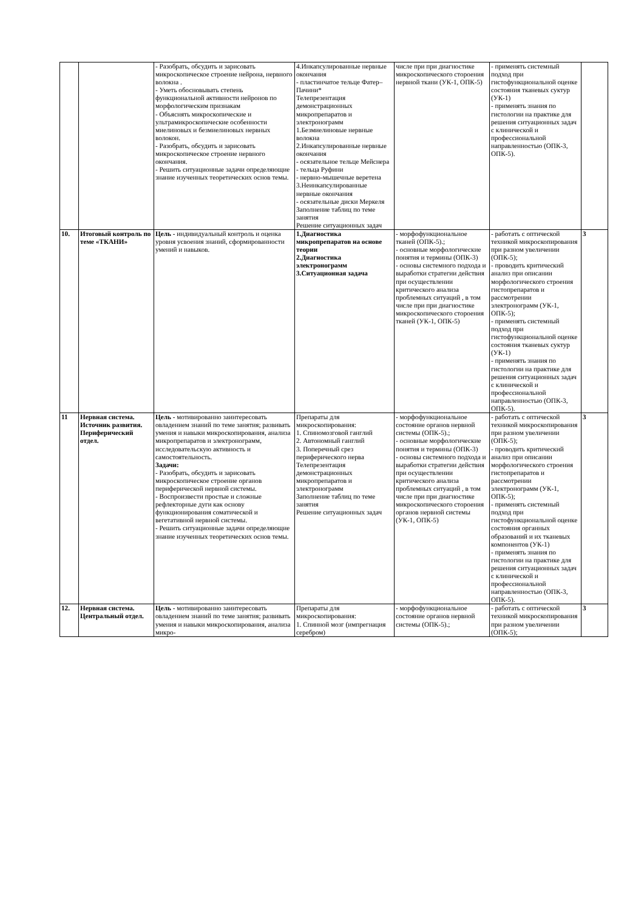| | | - Разобрать, обсудить и зарисовать микроскопическое строение нейрона, нервного волокна . - Уметь обосновывать степень функциональной активности нейронов по морфологическим признакам - Объяснять микроскопические и ультрамикроскопические особенности миелиновых и безмиелиновых нервных волокон. - Разобрать, обсудить и зарисовать микроскопическое строение нервного окончания. - Решить ситуационные задачи определяющие знание изученных теоретических основ темы. | 4.Инкапсулированные нервные окончания - пластинчатое тельце Фатер–Пачини* Телепрезентация демонстрационных микропрепаратов и электронограмм 1.Безмиелиновые нервные волокна 2.Инкапсулированные нервные окончания - осязательное тельце Мейснера - тельца Руфини - нервно-мышечные веретена 3.Неинкапсулированные нервные окончания - осязательные диски Меркеля Заполнение таблиц по теме занятия Решение ситуационных задач | числе при при диагностике микроскопического стороения нервной ткани (УК-1, ОПК-5) | - применять системный подход при гистофункциональной оценке состояния тканевых суктур (УК-1) - применять знания по гистологии на практике для решения ситуационных задач с клинической и профессиональной направленностью (ОПК-3, ОПК-5). | |
| 10. | Итоговый контроль по теме «ТКАНИ» | Цель - индивидуальный контроль и оценка уровня усвоения знаний, сформированности умений и навыков. | 1.Диагностика микропрепаратов на основе теории 2.Диагностика электронограмм 3.Ситуационная задача | - морфофункциональное тканей (ОПК-5).; - основные морфологические понятия и термины (ОПК-3) - основы системного подхода и выработки стратегии действия при осуществлении критического анализа проблемных ситуаций , в том числе при при диагностике микроскопического стороения тканей (УК-1, ОПК-5) | - работать с оптической техникой микроскопирования при разном увеличении (ОПК-5); - проводить критический анализ при описании морфологического строения гистопрепаратов и рассмотрении электронограмм (УК-1, ОПК-5); - применять системный подход при гистофункциональной оценке состояния тканевых суктур (УК-1) - применять знания по гистологии на практике для решения ситуационных задач с клинической и профессиональной направленностью (ОПК-3, ОПК-5). | 3 |
| 11 | Нервная система. Источник развития. Периферический отдел. | Цель - мотивированно заинтересовать овладением знаний по теме занятия; развивать умения и навыки микроскопирования, анализа микропрепаратов и электронограмм, исследовательскую активность и самостоятельность. Задачи: - Разобрать, обсудить и зарисовать микроскопическое строение органов периферической нервной системы. - Воспроизвести простые и сложные рефлекторные дуги как основу функционирования соматической и вегетативной нервной системы. - Решить ситуационные задачи определяющие знание изученных теоретических основ темы. | Препараты для микроскопирования: 1. Спиномозговой ганглий 2. Автономный ганглий 3. Поперечный срез периферического нерва Телепрезентация демонстрационных микропрепаратов и электронограмм Заполнение таблиц по теме занятия Решение ситуационных задач | - морфофункциональное состояние органов нервной системы (ОПК-5).; - основные морфологические понятия и термины (ОПК-3) - основы системного подхода и выработки стратегии действия при осуществлении критического анализа проблемных ситуаций , в том числе при при диагностике микроскопического стороения органов нервной системы (УК-1, ОПК-5) | - работать с оптической техникой микроскопирования при разном увеличении (ОПК-5); - проводить критический анализ при описании морфологического строения гистопрепаратов и рассмотрении электронограмм (УК-1, ОПК-5); - применять системный подход при гистофункциональной оценке состояния органных образований и их тканевых компонентов (УК-1) - применять знания по гистологии на практике для решения ситуационных задач с клинической и профессиональной направленностью (ОПК-3, ОПК-5). | 3 |
| 12. | Нервная система. Центральный отдел. | Цель - мотивированно заинтересовать овладением знаний по теме занятия; развивать умения и навыки микроскопирования, анализа микро- | Препараты для микроскопирования: 1. Спинной мозг (импрегнация серебром) | - морфофункциональное состояние органов нервной системы (ОПК-5).; | - работать с оптической техникой микроскопирования при разном увеличении (ОПК-5); | 3 |